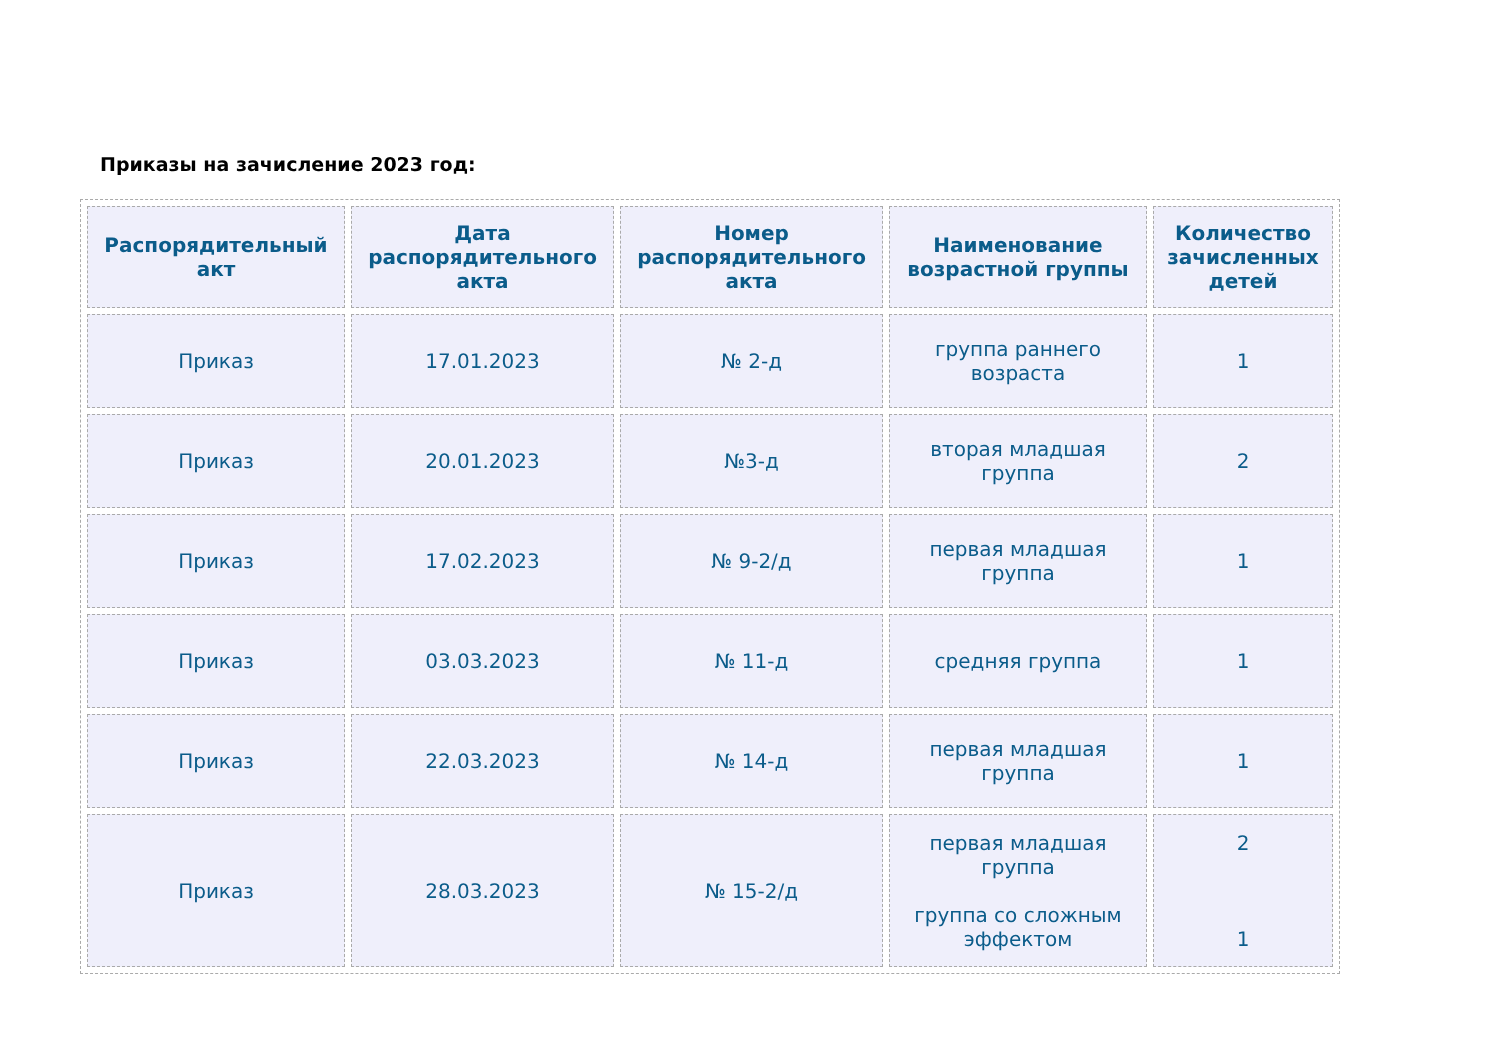Приказы на зачисление 2023 год:
| Распорядительный акт | Дата распорядительного акта | Номер распорядительного акта | Наименование возрастной группы | Количество зачисленных детей |
| --- | --- | --- | --- | --- |
| Приказ | 17.01.2023 | № 2-д | группа раннего возраста | 1 |
| Приказ | 20.01.2023 | №3-д | вторая младшая группа | 2 |
| Приказ | 17.02.2023 | № 9-2/д | первая младшая группа | 1 |
| Приказ | 03.03.2023 | № 11-д | средняя группа | 1 |
| Приказ | 22.03.2023 | № 14-д | первая младшая группа | 1 |
| Приказ | 28.03.2023 | № 15-2/д | первая младшая группа группа со сложным эффектом | 2 1 |